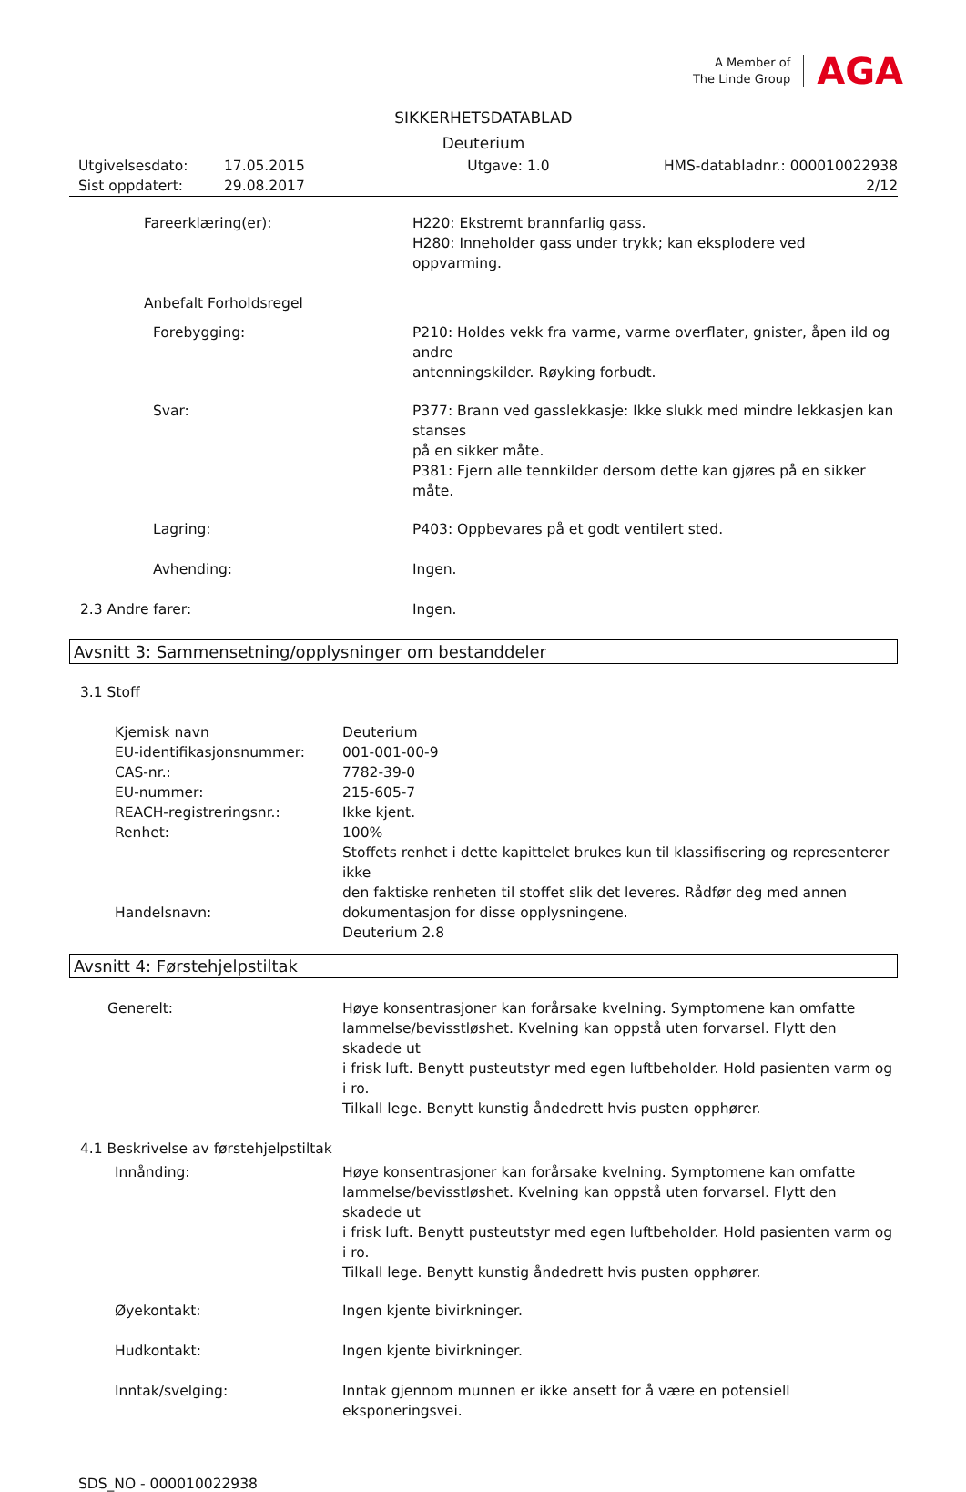A Member of
The Linde Group
AGA
SIKKERHETSDATABLAD
Deuterium
Utgivelsesdato:
Sist oppdatert:
17.05.2015
29.08.2017
Utgave: 1.0
HMS-databladnr.: 000010022938
2/12
Fareerklæring(er): H220: Ekstremt brannfarlig gass.
H280: Inneholder gass under trykk; kan eksplodere ved oppvarming.
Anbefalt Forholdsregel
Forebygging: P210: Holdes vekk fra varme, varme overflater, gnister, åpen ild og andre
antenningskilder. Røyking forbudt.
Svar: P377: Brann ved gasslekkasje: Ikke slukk med mindre lekkasjen kan stanses
på en sikker måte.
P381: Fjern alle tennkilder dersom dette kan gjøres på en sikker måte.
Lagring: P403: Oppbevares på et godt ventilert sted.
Avhending: Ingen.
2.3 Andre farer: Ingen.
Avsnitt 3: Sammensetning/opplysninger om bestanddeler
3.1 Stoff
Kjemisk navn
EU-identifikasjonsnummer:
CAS-nr.:
EU-nummer:
REACH-registreringsnr.:
Renhet:
Handelsnavn:
Deuterium
001-001-00-9
7782-39-0
215-605-7
Ikke kjent.
100%
Stoffets renhet i dette kapittelet brukes kun til klassifisering og representerer ikke
den faktiske renheten til stoffet slik det leveres. Rådfør deg med annen
dokumentasjon for disse opplysningene.
Deuterium 2.8
Avsnitt 4: Førstehjelpstiltak
Generelt: Høye konsentrasjoner kan forårsake kvelning. Symptomene kan omfatte
lammelse/bevisstløshet. Kvelning kan oppstå uten forvarsel. Flytt den skadede ut
i frisk luft. Benytt pusteutstyr med egen luftbeholder. Hold pasienten varm og i ro.
Tilkall lege. Benytt kunstig åndedrett hvis pusten opphører.
4.1 Beskrivelse av førstehjelpstiltak
Innånding: Høye konsentrasjoner kan forårsake kvelning. Symptomene kan omfatte
lammelse/bevisstløshet. Kvelning kan oppstå uten forvarsel. Flytt den skadede ut
i frisk luft. Benytt pusteutstyr med egen luftbeholder. Hold pasienten varm og i ro.
Tilkall lege. Benytt kunstig åndedrett hvis pusten opphører.
Øyekontakt: Ingen kjente bivirkninger.
Hudkontakt: Ingen kjente bivirkninger.
Inntak/svelging: Inntak gjennom munnen er ikke ansett for å være en potensiell eksponeringsvei.
SDS_NO - 000010022938